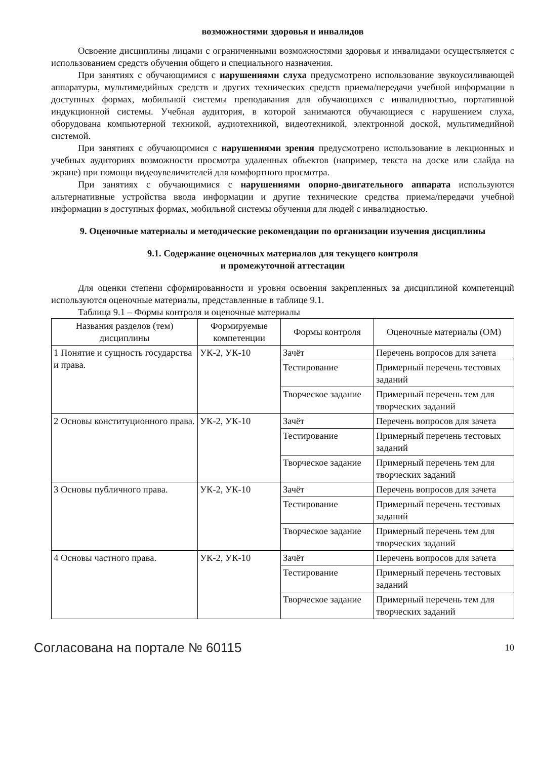возможностями здоровья и инвалидов
Освоение дисциплины лицами с ограниченными возможностями здоровья и инвалидами осуществляется с использованием средств обучения общего и специального назначения.
При занятиях с обучающимися с нарушениями слуха предусмотрено использование звукоусиливающей аппаратуры, мультимедийных средств и других технических средств приема/передачи учебной информации в доступных формах, мобильной системы преподавания для обучающихся с инвалидностью, портативной индукционной системы. Учебная аудитория, в которой занимаются обучающиеся с нарушением слуха, оборудована компьютерной техникой, аудиотехникой, видеотехникой, электронной доской, мультимедийной системой.
При занятиях с обучающимися с нарушениями зрения предусмотрено использование в лекционных и учебных аудиториях возможности просмотра удаленных объектов (например, текста на доске или слайда на экране) при помощи видеоувеличителей для комфортного просмотра.
При занятиях с обучающимися с нарушениями опорно-двигательного аппарата используются альтернативные устройства ввода информации и другие технические средства приема/передачи учебной информации в доступных формах, мобильной системы обучения для людей с инвалидностью.
9. Оценочные материалы и методические рекомендации по организации изучения дисциплины
9.1. Содержание оценочных материалов для текущего контроля
и промежуточной аттестации
Для оценки степени сформированности и уровня освоения закрепленных за дисциплиной компетенций используются оценочные материалы, представленные в таблице 9.1.
Таблица 9.1 – Формы контроля и оценочные материалы
| Названия разделов (тем) дисциплины | Формируемые компетенции | Формы контроля | Оценочные материалы (ОМ) |
| --- | --- | --- | --- |
| 1 Понятие и сущность государства и права. | УК-2, УК-10 | Зачёт | Перечень вопросов для зачета |
| | | Тестирование | Примерный перечень тестовых заданий |
| | | Творческое задание | Примерный перечень тем для творческих заданий |
| 2 Основы конституционного права. | УК-2, УК-10 | Зачёт | Перечень вопросов для зачета |
| | | Тестирование | Примерный перечень тестовых заданий |
| | | Творческое задание | Примерный перечень тем для творческих заданий |
| 3 Основы публичного права. | УК-2, УК-10 | Зачёт | Перечень вопросов для зачета |
| | | Тестирование | Примерный перечень тестовых заданий |
| | | Творческое задание | Примерный перечень тем для творческих заданий |
| 4 Основы частного права. | УК-2, УК-10 | Зачёт | Перечень вопросов для зачета |
| | | Тестирование | Примерный перечень тестовых заданий |
| | | Творческое задание | Примерный перечень тем для творческих заданий |
Согласована на портале № 60115 10